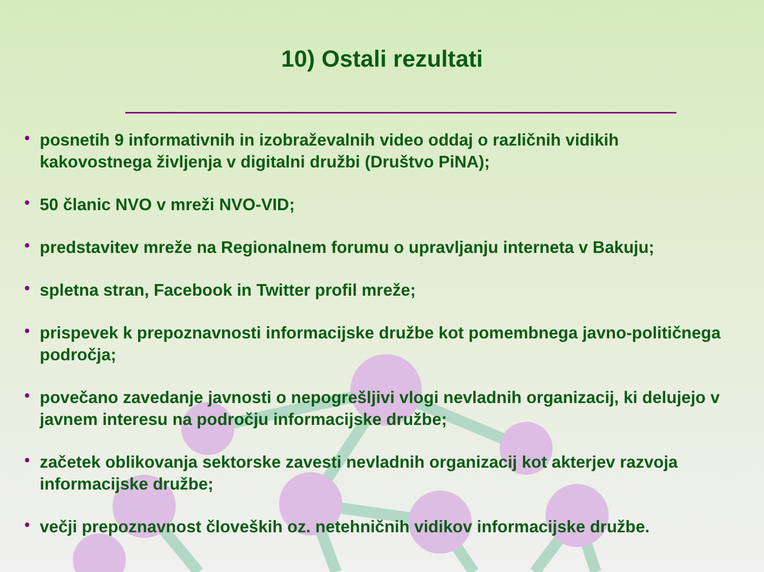10) Ostali rezultati
• posnetih 9 informativnih in izobraževalnih video oddaj o različnih vidikih kakovostnega življenja v digitalni družbi (Društvo PiNA);
• 50 članic NVO v mreži NVO-VID;
• predstavitev mreže na Regionalnem forumu o upravljanju interneta v Bakuju;
• spletna stran, Facebook in Twitter profil mreže;
• prispevek k prepoznavnosti informacijske družbe kot pomembnega javno-političnega področja;
• povečano zavedanje javnosti o nepogrešljivi vlogi nevladnih organizacij, ki delujejo v javnem interesu na področju informacijske družbe;
• začetek oblikovanja sektorske zavesti nevladnih organizacij kot akterjev razvoja informacijske družbe;
• večji prepoznavnost človeških oz. netehničnih vidikov informacijske družbe.